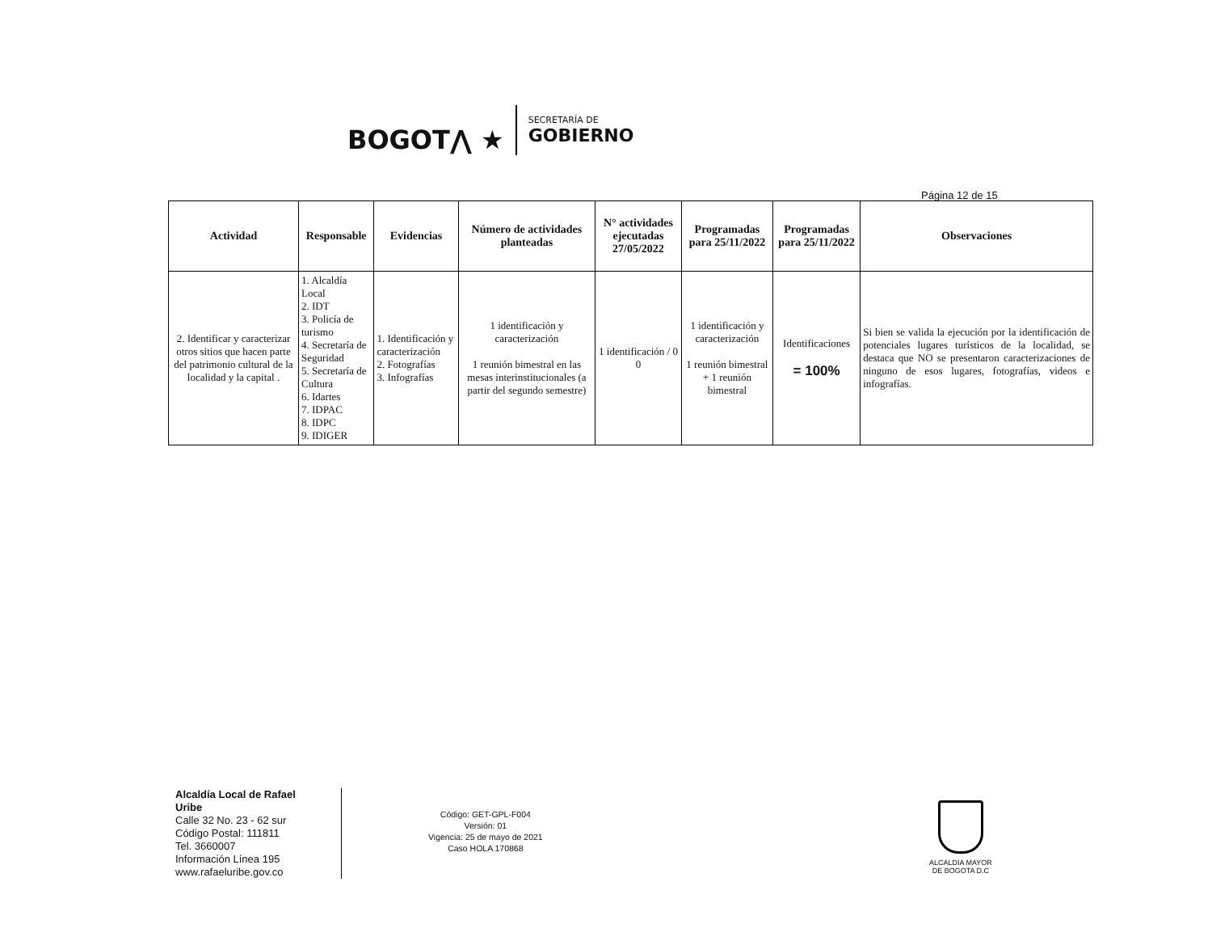BOGOT⋀ ★
SECRETARÍA DE
GOBIERNO
Página 12 de 15
| Actividad | Responsable | Evidencias | Número de actividades planteadas | N° actividades ejecutadas 27/05/2022 | Programadas para 25/11/2022 | Programadas para 25/11/2022 | Observaciones |
| --- | --- | --- | --- | --- | --- | --- | --- |
| 2. Identificar y caracterizar otros sitios que hacen parte del patrimonio cultural de la localidad y la capital . | 1. Alcaldía Local 2. IDT 3. Policía de turismo 4. Secretaría de Seguridad 5. Secretaría de Cultura 6. Idartes 7. IDPAC 8. IDPC 9. IDIGER | 1. Identificación y caracterización 2. Fotografías 3. Infografías | 1 identificación y caracterización 1 reunión bimestral en las mesas interinstitucionales (a partir del segundo semestre) | 1 identificación / 0 0 | 1 identificación y caracterización 1 reunión bimestral + 1 reunión bimestral | Identificaciones = 100% | Si bien se valida la ejecución por la identificación de potenciales lugares turísticos de la localidad, se destaca que NO se presentaron caracterizaciones de ninguno de esos lugares, fotografías, videos e infografías. |
Alcaldía Local de Rafael Uribe
Calle 32 No. 23 - 62 sur
Código Postal: 111811
Tel. 3660007
Información Línea 195
www.rafaeluribe.gov.co
Código: GET-GPL-F004
Versión: 01
Vigencia: 25 de mayo de 2021
Caso HOLA 170868
ALCALDIA MAYOR
DE BOGOTA D.C